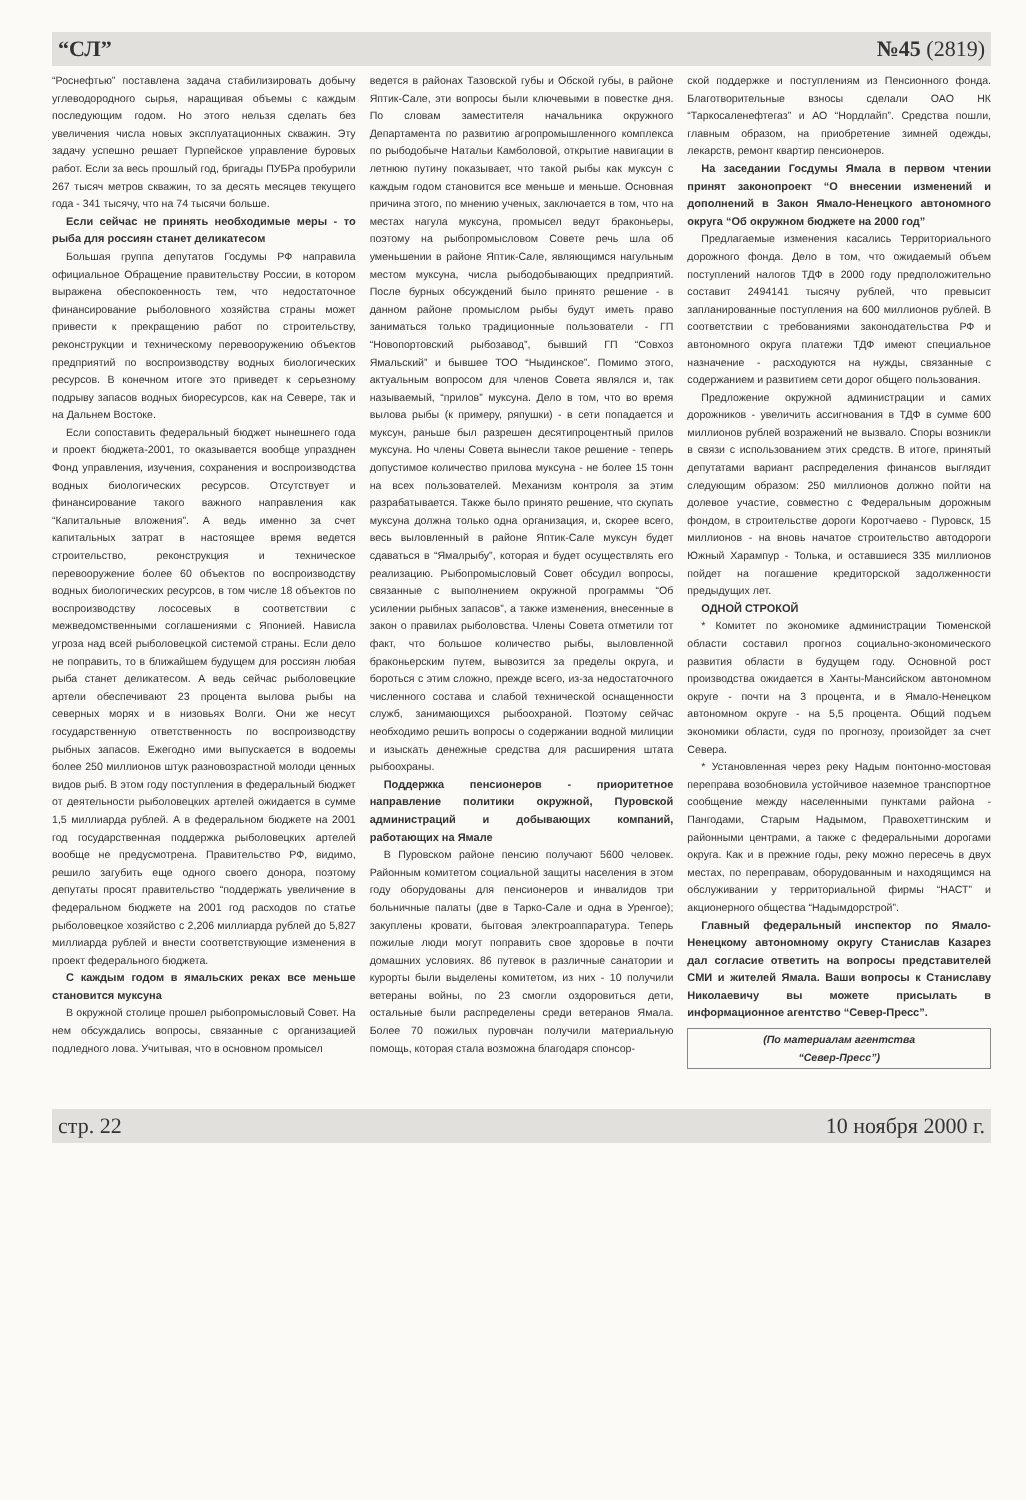“СЛ” №45 (2819)
“Роснефтью” поставлена задача стабилизировать добычу углеводородного сырья, наращивая объемы с каждым последующим годом. Но этого нельзя сделать без увеличения числа новых эксплуатационных скважин. Эту задачу успешно решает Пурпейское управление буровых работ. Если за весь прошлый год, бригады ПУБРа пробурили 267 тысяч метров скважин, то за десять месяцев текущего года - 341 тысячу, что на 74 тысячи больше.
Если сейчас не принять необходимые меры - то рыба для россиян станет деликатесом
Большая группа депутатов Госдумы РФ направила официальное Обращение правительству России, в котором выражена обеспокоенность тем, что недостаточное финансирование рыболовного хозяйства страны может привести к прекращению работ по строительству, реконструкции и техническому перевооружению объектов предприятий по воспроизводству водных биологических ресурсов. В конечном итоге это приведет к серьезному подрыву запасов водных биоресурсов, как на Севере, так и на Дальнем Востоке.
Если сопоставить федеральный бюджет нынешнего года и проект бюджета-2001, то оказывается вообще упразднен Фонд управления, изучения, сохранения и воспроизводства водных биологических ресурсов. Отсутствует и финансирование такого важного направления как “Капитальные вложения”. А ведь именно за счет капитальных затрат в настоящее время ведется строительство, реконструкция и техническое перевооружение более 60 объектов по воспроизводству водных биологических ресурсов, в том числе 18 объектов по воспроизводству лососевых в соответствии с межведомственными соглашениями с Японией. Нависла угроза над всей рыболовецкой системой страны. Если дело не поправить, то в ближайшем будущем для россиян любая рыба станет деликатесом. А ведь сейчас рыболовецкие артели обеспечивают 23 процента вылова рыбы на северных морях и в низовьях Волги. Они же несут государственную ответственность по воспроизводству рыбных запасов. Ежегодно ими выпускается в водоемы более 250 миллионов штук разновозрастной молоди ценных видов рыб. В этом году поступления в федеральный бюджет от деятельности рыболовецких артелей ожидается в сумме 1,5 миллиарда рублей. А в федеральном бюджете на 2001 год государственная поддержка рыболовецких артелей вообще не предусмотрена. Правительство РФ, видимо, решило загубить еще одного своего донора, поэтому депутаты просят правительство “поддержать увеличение в федеральном бюджете на 2001 год расходов по статье рыболовецкое хозяйство с 2,206 миллиарда рублей до 5,827 миллиарда рублей и внести соответствующие изменения в проект федерального бюджета.
С каждым годом в ямальских реках все меньше становится муксуна
В окружной столице прошел рыбопромысловый Совет. На нем обсуждались вопросы, связанные с организацией подледного лова. Учитывая, что в основном промысел
ведется в районах Тазовской губы и Обской губы, в районе Яптик-Сале, эти вопросы были ключевыми в повестке дня. По словам заместителя начальника окружного Департамента по развитию агропромышленного комплекса по рыбодобыче Натальи Камболовой, открытие навигации в летнюю путину показывает, что такой рыбы как муксун с каждым годом становится все меньше и меньше. Основная причина этого, по мнению ученых, заключается в том, что на местах нагула муксуна, промысел ведут браконьеры, поэтому на рыбопромысловом Совете речь шла об уменьшении в районе Яптик-Сале, являющимся нагульным местом муксуна, числа рыбодобывающих предприятий. После бурных обсуждений было принято решение - в данном районе промыслом рыбы будут иметь право заниматься только традиционные пользователи - ГП “Новопортовский рыбозавод”, бывший ГП “Совхоз Ямальский” и бывшее ТОО “Ныдинское”. Помимо этого, актуальным вопросом для членов Совета являлся и, так называемый, “прилов” муксуна. Дело в том, что во время вылова рыбы (к примеру, ряпушки) - в сети попадается и муксун, раньше был разрешен десятипроцентный прилов муксуна. Но члены Совета вынесли такое решение - теперь допустимое количество прилова муксуна - не более 15 тонн на всех пользователей. Механизм контроля за этим разрабатывается. Также было принято решение, что скупать муксуна должна только одна организация, и, скорее всего, весь выловленный в районе Яптик-Сале муксун будет сдаваться в “Ямалрыбу”, которая и будет осуществлять его реализацию. Рыбопромысловый Совет обсудил вопросы, связанные с выполнением окружной программы “Об усилении рыбных запасов”, а также изменения, внесенные в закон о правилах рыболовства. Члены Совета отметили тот факт, что большое количество рыбы, выловленной браконьерским путем, вывозится за пределы округа, и бороться с этим сложно, прежде всего, из-за недостаточного численного состава и слабой технической оснащенности служб, занимающихся рыбоохраной. Поэтому сейчас необходимо решить вопросы о содержании водной милиции и изыскать денежные средства для расширения штата рыбоохраны.
Поддержка пенсионеров - приоритетное направление политики окружной, Пуровской администраций и добывающих компаний, работающих на Ямале
В Пуровском районе пенсию получают 5600 человек. Районным комитетом социальной защиты населения в этом году оборудованы для пенсионеров и инвалидов три больничные палаты (две в Тарко-Сале и одна в Уренгое); закуплены кровати, бытовая электроаппаратура. Теперь пожилые люди могут поправить свое здоровье в почти домашних условиях. 86 путевок в различные санатории и курорты были выделены комитетом, из них - 10 получили ветераны войны, по 23 смогли оздоровиться дети, остальные были распределены среди ветеранов Ямала. Более 70 пожилых пуровчан получили материальную помощь, которая стала возможна благодаря спонсор-
ской поддержке и поступлениям из Пенсионного фонда. Благотворительные взносы сделали ОАО НК “Таркосаленефтегаз” и АО “Нордлайп”. Средства пошли, главным образом, на приобретение зимней одежды, лекарств, ремонт квартир пенсионеров.
На заседании Госдумы Ямала в первом чтении принят законопроект “О внесении изменений и дополнений в Закон Ямало-Ненецкого автономного округа “Об окружном бюджете на 2000 год”
Предлагаемые изменения касались Территориального дорожного фонда. Дело в том, что ожидаемый объем поступлений налогов ТДФ в 2000 году предположительно составит 2494141 тысячу рублей, что превысит запланированные поступления на 600 миллионов рублей. В соответствии с требованиями законодательства РФ и автономного округа платежи ТДФ имеют специальное назначение - расходуются на нужды, связанные с содержанием и развитием сети дорог общего пользования.
Предложение окружной администрации и самих дорожников - увеличить ассигнования в ТДФ в сумме 600 миллионов рублей возражений не вызвало. Споры возникли в связи с использованием этих средств. В итоге, принятый депутатами вариант распределения финансов выглядит следующим образом: 250 миллионов должно пойти на долевое участие, совместно с Федеральным дорожным фондом, в строительстве дороги Коротчаево - Пуровск, 15 миллионов - на вновь начатое строительство автодороги Южный Харампур - Толька, и оставшиеся 335 миллионов пойдет на погашение кредиторской задолженности предыдущих лет.
ОДНОЙ СТРОКОЙ
* Комитет по экономике администрации Тюменской области составил прогноз социально-экономического развития области в будущем году. Основной рост производства ожидается в Ханты-Мансийском автономном округе - почти на 3 процента, и в Ямало-Ненецком автономном округе - на 5,5 процента. Общий подъем экономики области, судя по прогнозу, произойдет за счет Севера.
* Установленная через реку Надым понтонно-мостовая переправа возобновила устойчивое наземное транспортное сообщение между населенными пунктами района - Пангодами, Старым Надымом, Правохеттинским и районными центрами, а также с федеральными дорогами округа. Как и в прежние годы, реку можно пересечь в двух местах, по переправам, оборудованным и находящимся на обслуживании у территориальной фирмы “НАСТ” и акционерного общества “Надымдорстрой”.
Главный федеральный инспектор по Ямало-Ненецкому автономному округу Станислав Казарез дал согласие ответить на вопросы представителей СМИ и жителей Ямала. Ваши вопросы к Станиславу Николаевичу вы можете присылать в информационное агентство “Север-Пресс”.
(По материалам агентства
“Север-Пресс”)
стр. 22 10 ноября 2000 г.